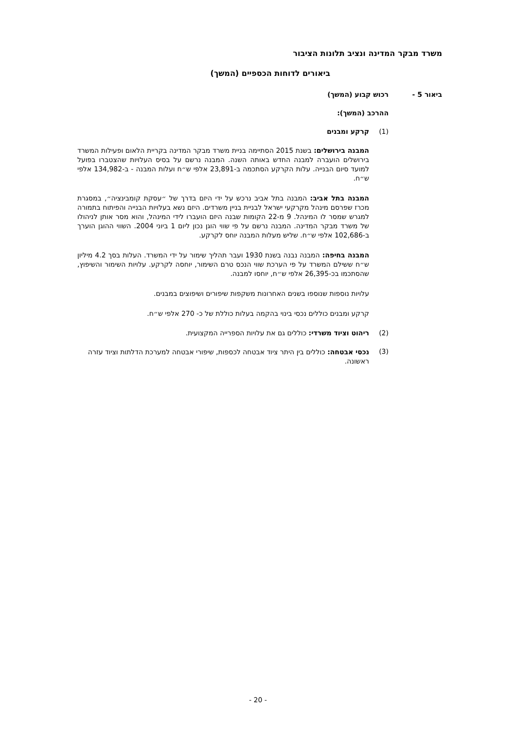משרד מבקר המדינה ונציב תלונות הציבור
ביאורים לדוחות הכספיים (המשך)
ביאור 5 - רכוש קבוע (המשך)
ההרכב (המשך):
(1) קרקע ומבנים
המבנה בירושלים: בשנת 2015 הסתיימה בניית משרד מבקר המדינה בקריית הלאום ופעילות המשרד בירושלים הועברה למבנה החדש באותה השנה. המבנה נרשם על בסיס העלויות שהצטברו בפועל למועד סיום הבנייה. עלות הקרקע הסתכמה ב-23,891 אלפי ש״ח ועלות המבנה - ב-134,982 אלפי ש״ח.
המבנה בתל אביב: המבנה בתל אביב נרכש על ידי היזם בדרך של ״עסקת קומבינציה״, במסגרת מכרז שפרסם מינהל מקרקעי ישראל לבניית בניין משרדים. היזם נשא בעלויות הבנייה והפיתוח בתמורה למגרש שמסר לו המינהל. 9 מ-22 הקומות שבנה היזם הועברו לידי המינהל, והוא מסר אותן לניהולו של משרד מבקר המדינה. המבנה נרשם על פי שווי הוגן נכון ליום 1 ביוני 2004. השווי ההוגן הוערך ב-102,686 אלפי ש״ח. שליש מעלות המבנה יוחס לקרקע.
המבנה בחיפה: המבנה נבנה בשנת 1930 ועבר תהליך שימור על ידי המשרד. העלות בסך 4.2 מיליון ש״ח ששילם המשרד על פי הערכת שווי הנכס טרם השימור, יוחסה לקרקע. עלויות השימור והשיפוץ, שהסתכמו בכ-26,395 אלפי ש״ח, יוחסו למבנה.
עלויות נוספות שנוספו בשנים האחרונות משקפות שיפורים ושיפוצים במבנים.
קרקע ומבנים כוללים נכסי בינוי בהקמה בעלות כוללת של כ- 270 אלפי ש״ח.
(2) ריהוט וציוד משרדי: כוללים גם את עלויות הספרייה המקצועית.
(3) נכסי אבטחה: כוללים בין היתר ציוד אבטחה לכספות, שיפורי אבטחה למערכת הדלתות וציוד עזרה ראשונה.
- 20 -